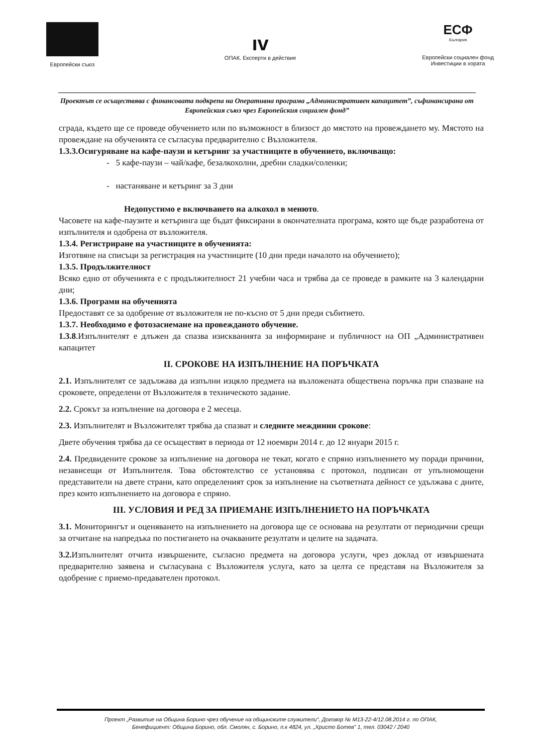Европейски съюз
ıv
ОПАК. Експерти в действие
ЕСФ
България
Европейски социален фонд
Инвестиции в хората
Проектът се осъществява с финансовата подкрепа на Оперативна програма „Административен капацитет”, съфинансирана от Европейския съюз чрез Европейския социален фонд”
сграда, където ще се проведе обучението или по възможност в близост до мястото на провеждането му. Мястото на провеждане на обученията се съгласува предварително с Възложителя.
1.3.3.Осигуряване на кафе-паузи и кетъринг за участниците в обучението, включващо:
- 5 кафе-паузи – чай/кафе, безалкохолни, дребни сладки/соленки;
- настаняване и кетъринг за 3 дни
Недопустимо е включването на алкохол в менюто.
Часовете на кафе-паузите и кетъринга ще бъдат фиксирани в окончателната програма, която ще бъде разработена от изпълнителя и одобрена от възложителя.
1.3.4. Регистриране на участниците в обученията:
Изготвяне на списъци за регистрация на участниците (10 дни преди началото на обучението);
1.3.5. Продължителност
Всяко едно от обученията е с продължителност 21 учебни часа и трябва да се проведе в рамките на 3 календарни дни;
1.3.6. Програми на обученията
Предоставят се за одобрение от възложителя не по-късно от 5 дни преди събитието.
1.3.7. Необходимо е фотозаснемане на провежданото обучение.
1.3.8.Изпълнителят е длъжен да спазва изискванията за информиране и публичност на ОП „Административен капацитет
II. СРОКОВЕ НА ИЗПЪЛНЕНИЕ НА ПОРЪЧКАТА
2.1. Изпълнителят се задължава да изпълни изцяло предмета на възложената обществена поръчка при спазване на сроковете, определени от Възложителя в техническото задание.
2.2. Срокът за изпълнение на договора е 2 месеца.
2.3. Изпълнителят и Възложителят трябва да спазват и следните междинни срокове:
Двете обучения трябва да се осъществят в периода от 12 ноември 2014 г. до 12 януари 2015 г.
2.4. Предвидените срокове за изпълнение на договора не текат, когато е спряно изпълнението му поради причини, независещи от Изпълнителя. Това обстоятелство се установява с протокол, подписан от упълномощени представители на двете страни, като определеният срок за изпълнение на съответната дейност се удължава с дните, през които изпълнението на договора е спряно.
III. УСЛОВИЯ И РЕД ЗА ПРИЕМАНЕ ИЗПЪЛНЕНИЕТО НА ПОРЪЧКАТА
3.1. Мониторингът и оценяването на изпълнението на договора ще се основава на резултати от периодични срещи за отчитане на напредъка по постигането на очакваните резултати и целите на задачата.
3.2. Изпълнителят отчита извършените, съгласно предмета на договора услуги, чрез доклад от извършената предварително заявена и съгласувана с Възложителя услуга, като за целта се представя на Възложителя за одобрение с приемо-предавателен протокол.
Проект „Развитие на Община Борино чрез обучение на общинските служители“, Договор № М13-22-4/12.08.2014 г. по ОПАК,
Бенефициент: Община Борино, обл. Смолян, с. Борино, п.к 4824, ул. „Христо Ботев” 1, тел. 03042 / 2040